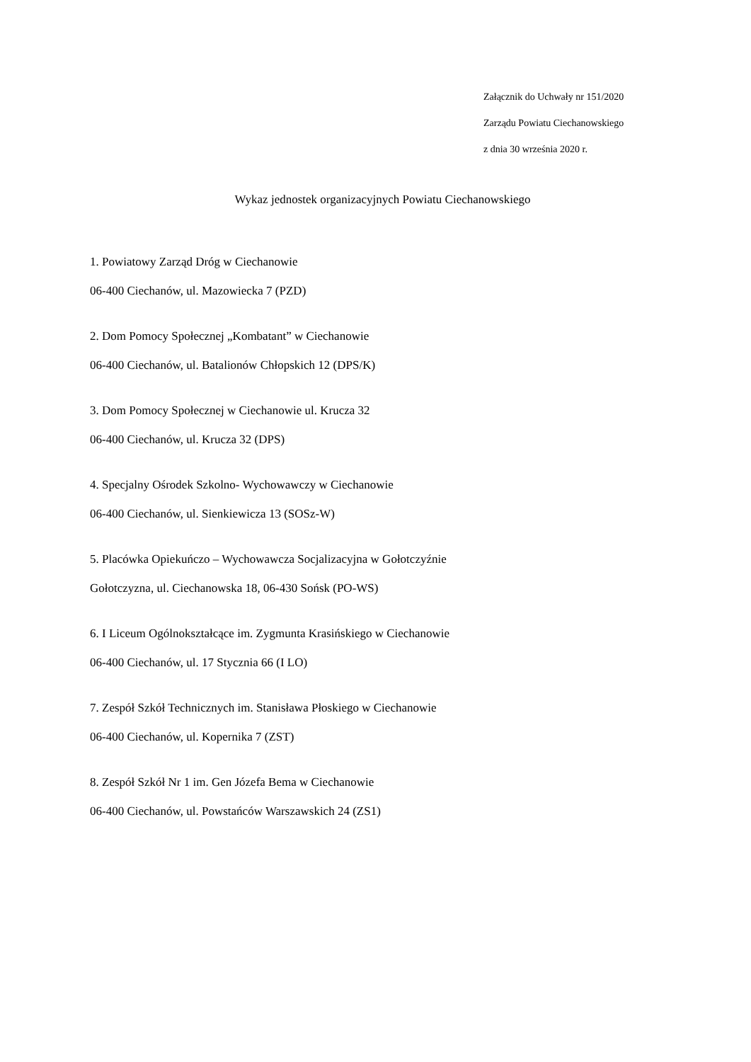Załącznik do Uchwały nr 151/2020
Zarządu Powiatu Ciechanowskiego
z dnia 30 września 2020 r.
Wykaz jednostek organizacyjnych Powiatu Ciechanowskiego
1. Powiatowy Zarząd Dróg w Ciechanowie
06-400 Ciechanów, ul. Mazowiecka 7 (PZD)
2. Dom Pomocy Społecznej „Kombatant” w Ciechanowie
06-400 Ciechanów, ul. Batalionów Chłopskich 12 (DPS/K)
3. Dom Pomocy Społecznej w Ciechanowie ul. Krucza 32
06-400 Ciechanów, ul. Krucza 32 (DPS)
4. Specjalny Ośrodek Szkolno- Wychowawczy w Ciechanowie
06-400 Ciechanów, ul. Sienkiewicza 13 (SOSz-W)
5. Placówka Opiekuńczo – Wychowawcza Socjalizacyjna w Gołotczyźnie
Gołotczyzna, ul. Ciechanowska 18, 06-430 Sońsk (PO-WS)
6. I Liceum Ogólnokształcące im. Zygmunta Krasińskiego w Ciechanowie
06-400 Ciechanów, ul. 17 Stycznia 66 (I LO)
7. Zespół Szkół Technicznych im. Stanisława Płoskiego w Ciechanowie
06-400 Ciechanów, ul. Kopernika 7 (ZST)
8. Zespół Szkół Nr 1 im. Gen Józefa Bema w Ciechanowie
06-400 Ciechanów, ul. Powstańców Warszawskich 24 (ZS1)